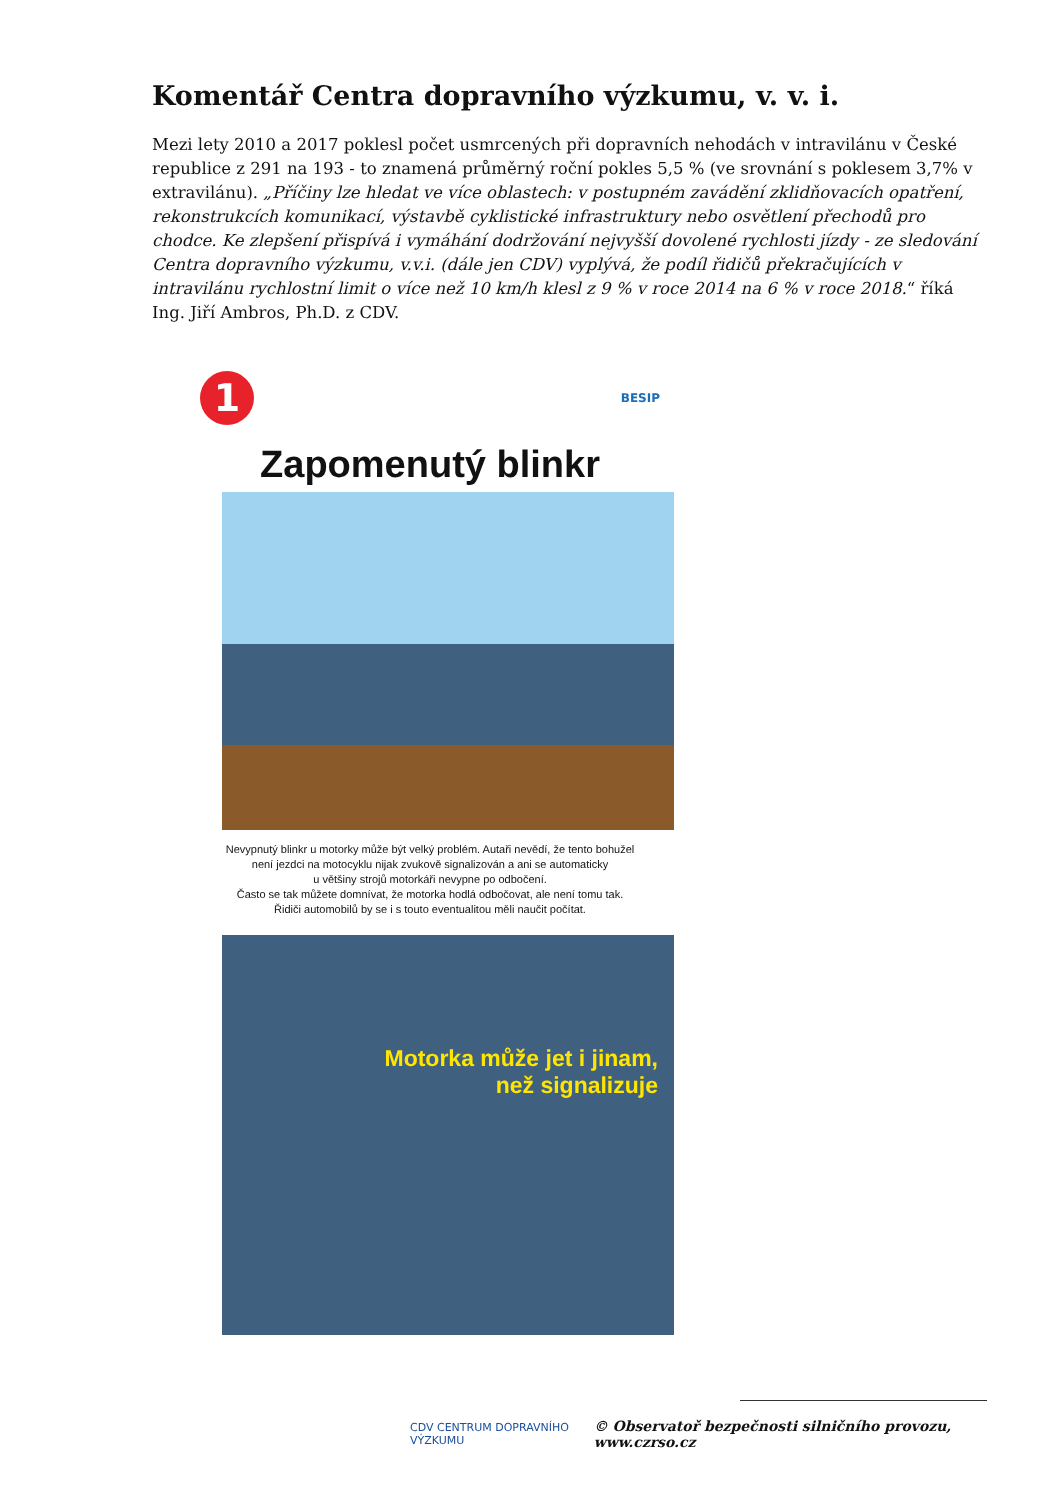Komentář Centra dopravního výzkumu, v. v. i.
Mezi lety 2010 a 2017 poklesl počet usmrcených při dopravních nehodách v intravilánu v České republice z 291 na 193 - to znamená průměrný roční pokles 5,5 % (ve srovnání s poklesem 3,7% v extravilánu). „Příčiny lze hledat ve více oblastech: v postupném zavádění zklidňovacích opatření, rekonstrukcích komunikací, výstavbě cyklistické infrastruktury nebo osvětlení přechodů pro chodce. Ke zlepšení přispívá i vymáhání dodržování nejvyšší dovolené rychlosti jízdy - ze sledování Centra dopravního výzkumu, v.v.i. (dále jen CDV) vyplývá, že podíl řidičů překračujících v intravilánu rychlostní limit o více než 10 km/h klesl z 9 % v roce 2014 na 6 % v roce 2018.“ říká Ing. Jiří Ambros, Ph.D. z CDV.
1
BESIP
Zapomenutý blinkr
Nevypnutý blinkr u motorky může být velký problém. Autaři nevědí, že tento bohužel
není jezdci na motocyklu nijak zvukově signalizován a ani se automaticky
u většiny strojů motorkáři nevypne po odbočení.
Často se tak můžete domnívat, že motorka hodlá odbočovat, ale není tomu tak.
Řidiči automobilů by se i s touto eventualitou měli naučit počítat.
Motorka může jet i jinam,
než signalizuje
CDV CENTRUM DOPRAVNÍHO VÝZKUMU © Observatoř bezpečnosti silničního provozu, www.czrso.cz